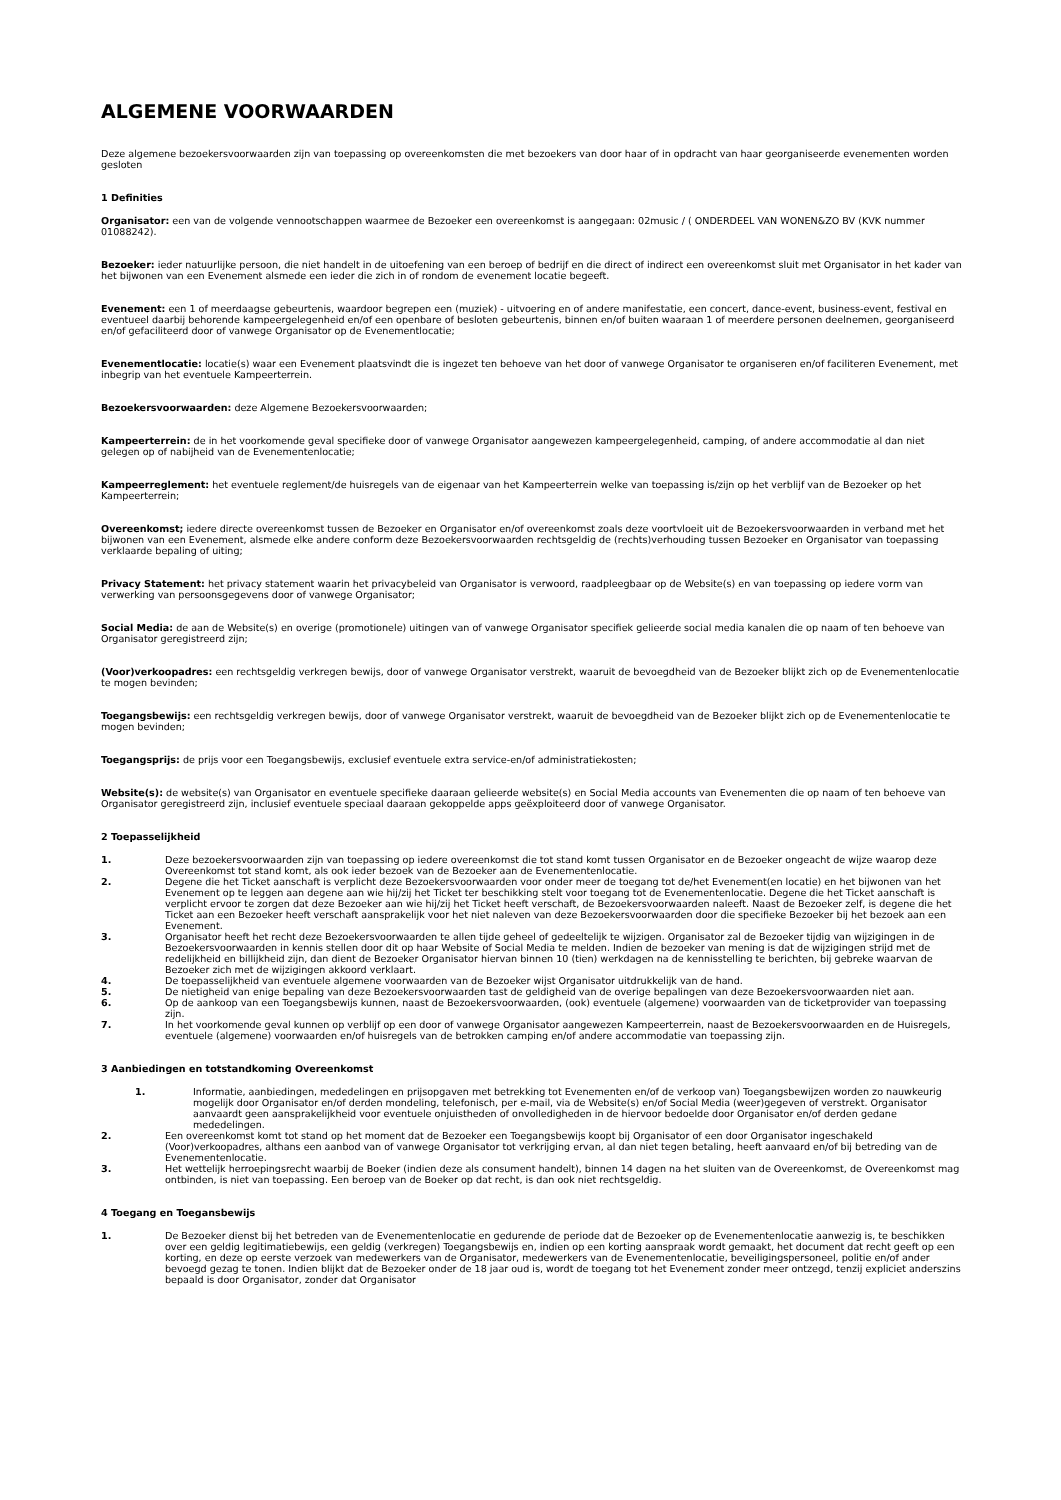ALGEMENE VOORWAARDEN
Deze algemene bezoekersvoorwaarden zijn van toepassing op overeenkomsten die met bezoekers van door haar of in opdracht van haar georganiseerde evenementen worden gesloten
1 Definities
Organisator: een van de volgende vennootschappen waarmee de Bezoeker een overeenkomst is aangegaan: 02music / ( ONDERDEEL VAN WONEN&ZO BV (KVK nummer 01088242).
Bezoeker: ieder natuurlijke persoon, die niet handelt in de uitoefening van een beroep of bedrijf en die direct of indirect een overeenkomst sluit met Organisator in het kader van het bijwonen van een Evenement alsmede een ieder die zich in of rondom de evenement locatie begeeft.
Evenement: een 1 of meerdaagse gebeurtenis, waardoor begrepen een (muziek) - uitvoering en of andere manifestatie, een concert, dance-event, business-event, festival en eventueel daarbij behorende kampeergelegenheid en/of een openbare of besloten gebeurtenis, binnen en/of buiten waaraan 1 of meerdere personen deelnemen, georganiseerd en/of gefaciliteerd door of vanwege Organisator op de Evenementlocatie;
Evenementlocatie: locatie(s) waar een Evenement plaatsvindt die is ingezet ten behoeve van het door of vanwege Organisator te organiseren en/of faciliteren Evenement, met inbegrip van het eventuele Kampeerterrein.
Bezoekersvoorwaarden: deze Algemene Bezoekersvoorwaarden;
Kampeerterrein: de in het voorkomende geval specifieke door of vanwege Organisator aangewezen kampeergelegenheid, camping, of andere accommodatie al dan niet gelegen op of nabijheid van de Evenementenlocatie;
Kampeerreglement: het eventuele reglement/de huisregels van de eigenaar van het Kampeerterrein welke van toepassing is/zijn op het verblijf van de Bezoeker op het Kampeerterrein;
Overeenkomst; iedere directe overeenkomst tussen de Bezoeker en Organisator en/of overeenkomst zoals deze voortvloeit uit de Bezoekersvoorwaarden in verband met het bijwonen van een Evenement, alsmede elke andere conform deze Bezoekersvoorwaarden rechtsgeldig de (rechts)verhouding tussen Bezoeker en Organisator van toepassing verklaarde bepaling of uiting;
Privacy Statement: het privacy statement waarin het privacybeleid van Organisator is verwoord, raadpleegbaar op de Website(s) en van toepassing op iedere vorm van verwerking van persoonsgegevens door of vanwege Organisator;
Social Media: de aan de Website(s) en overige (promotionele) uitingen van of vanwege Organisator specifiek gelieerde social media kanalen die op naam of ten behoeve van Organisator geregistreerd zijn;
(Voor)verkoopadres: een rechtsgeldig verkregen bewijs, door of vanwege Organisator verstrekt, waaruit de bevoegdheid van de Bezoeker blijkt zich op de Evenementenlocatie te mogen bevinden;
Toegangsbewijs: een rechtsgeldig verkregen bewijs, door of vanwege Organisator verstrekt, waaruit de bevoegdheid van de Bezoeker blijkt zich op de Evenementenlocatie te mogen bevinden;
Toegangsprijs: de prijs voor een Toegangsbewijs, exclusief eventuele extra service-en/of administratiekosten;
Website(s): de website(s) van Organisator en eventuele specifieke daaraan gelieerde website(s) en Social Media accounts van Evenementen die op naam of ten behoeve van Organisator geregistreerd zijn, inclusief eventuele speciaal daaraan gekoppelde apps geëxploiteerd door of vanwege Organisator.
2 Toepasselijkheid
1. Deze bezoekersvoorwaarden zijn van toepassing op iedere overeenkomst die tot stand komt tussen Organisator en de Bezoeker ongeacht de wijze waarop deze Overeenkomst tot stand komt, als ook ieder bezoek van de Bezoeker aan de Evenementenlocatie.
2. Degene die het Ticket aanschaft is verplicht deze Bezoekersvoorwaarden voor onder meer de toegang tot de/het Evenement(en locatie) en het bijwonen van het Evenement op te leggen aan degene aan wie hij/zij het Ticket ter beschikking stelt voor toegang tot de Evenementenlocatie. Degene die het Ticket aanschaft is verplicht ervoor te zorgen dat deze Bezoeker aan wie hij/zij het Ticket heeft verschaft, de Bezoekersvoorwaarden naleeft. Naast de Bezoeker zelf, is degene die het Ticket aan een Bezoeker heeft verschaft aansprakelijk voor het niet naleven van deze Bezoekersvoorwaarden door die specifieke Bezoeker bij het bezoek aan een Evenement.
3. Organisator heeft het recht deze Bezoekersvoorwaarden te allen tijde geheel of gedeeltelijk te wijzigen. Organisator zal de Bezoeker tijdig van wijzigingen in de Bezoekersvoorwaarden in kennis stellen door dit op haar Website of Social Media te melden. Indien de bezoeker van mening is dat de wijzigingen strijd met de redelijkheid en billijkheid zijn, dan dient de Bezoeker Organisator hiervan binnen 10 (tien) werkdagen na de kennisstelling te berichten, bij gebreke waarvan de Bezoeker zich met de wijzigingen akkoord verklaart.
4. De toepasselijkheid van eventuele algemene voorwaarden van de Bezoeker wijst Organisator uitdrukkelijk van de hand.
5. De nietigheid van enige bepaling van deze Bezoekersvoorwaarden tast de geldigheid van de overige bepalingen van deze Bezoekersvoorwaarden niet aan.
6. Op de aankoop van een Toegangsbewijs kunnen, naast de Bezoekersvoorwaarden, (ook) eventuele (algemene) voorwaarden van de ticketprovider van toepassing zijn.
7. In het voorkomende geval kunnen op verblijf op een door of vanwege Organisator aangewezen Kampeerterrein, naast de Bezoekersvoorwaarden en de Huisregels, eventuele (algemene) voorwaarden en/of huisregels van de betrokken camping en/of andere accommodatie van toepassing zijn.
3 Aanbiedingen en totstandkoming Overeenkomst
1. Informatie, aanbiedingen, mededelingen en prijsopgaven met betrekking tot Evenementen en/of de verkoop van) Toegangsbewijzen worden zo nauwkeurig mogelijk door Organisator en/of derden mondeling, telefonisch, per e-mail, via de Website(s) en/of Social Media (weer)gegeven of verstrekt. Organisator aanvaardt geen aansprakelijkheid voor eventuele onjuistheden of onvolledigheden in de hiervoor bedoelde door Organisator en/of derden gedane mededelingen.
2. Een overeenkomst komt tot stand op het moment dat de Bezoeker een Toegangsbewijs koopt bij Organisator of een door Organisator ingeschakeld (Voor)verkoopadres, althans een aanbod van of vanwege Organisator tot verkrijging ervan, al dan niet tegen betaling, heeft aanvaard en/of bij betreding van de Evenementenlocatie.
3. Het wettelijk herroepingsrecht waarbij de Boeker (indien deze als consument handelt), binnen 14 dagen na het sluiten van de Overeenkomst, de Overeenkomst mag ontbinden, is niet van toepassing. Een beroep van de Boeker op dat recht, is dan ook niet rechtsgeldig.
4 Toegang en Toegansbewijs
1. De Bezoeker dienst bij het betreden van de Evenementenlocatie en gedurende de periode dat de Bezoeker op de Evenementenlocatie aanwezig is, te beschikken over een geldig legitimatiebewijs, een geldig (verkregen) Toegangsbewijs en, indien op een korting aanspraak wordt gemaakt, het document dat recht geeft op een korting, en deze op eerste verzoek van medewerkers van de Organisator, medewerkers van de Evenementenlocatie, beveiligingspersoneel, politie en/of ander bevoegd gezag te tonen. Indien blijkt dat de Bezoeker onder de 18 jaar oud is, wordt de toegang tot het Evenement zonder meer ontzegd, tenzij expliciet anderszins bepaald is door Organisator, zonder dat Organisator